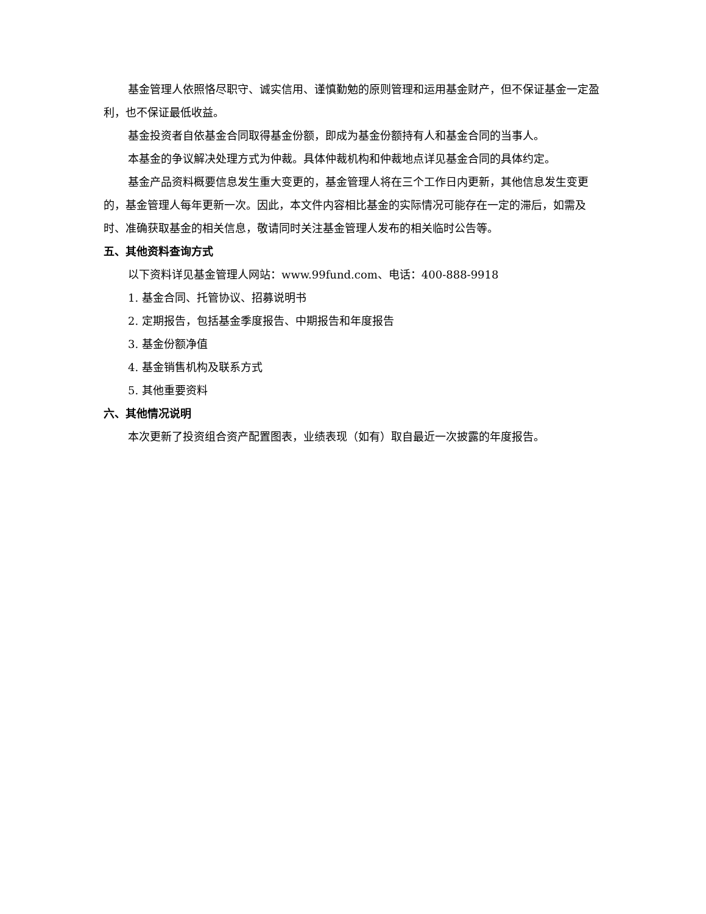基金管理人依照恪尽职守、诚实信用、谨慎勤勉的原则管理和运用基金财产，但不保证基金一定盈利，也不保证最低收益。
基金投资者自依基金合同取得基金份额，即成为基金份额持有人和基金合同的当事人。
本基金的争议解决处理方式为仲裁。具体仲裁机构和仲裁地点详见基金合同的具体约定。
基金产品资料概要信息发生重大变更的，基金管理人将在三个工作日内更新，其他信息发生变更的，基金管理人每年更新一次。因此，本文件内容相比基金的实际情况可能存在一定的滞后，如需及时、准确获取基金的相关信息，敬请同时关注基金管理人发布的相关临时公告等。
五、其他资料查询方式
以下资料详见基金管理人网站：www.99fund.com、电话：400-888-9918
1. 基金合同、托管协议、招募说明书
2. 定期报告，包括基金季度报告、中期报告和年度报告
3. 基金份额净值
4. 基金销售机构及联系方式
5. 其他重要资料
六、其他情况说明
本次更新了投资组合资产配置图表，业绩表现（如有）取自最近一次披露的年度报告。